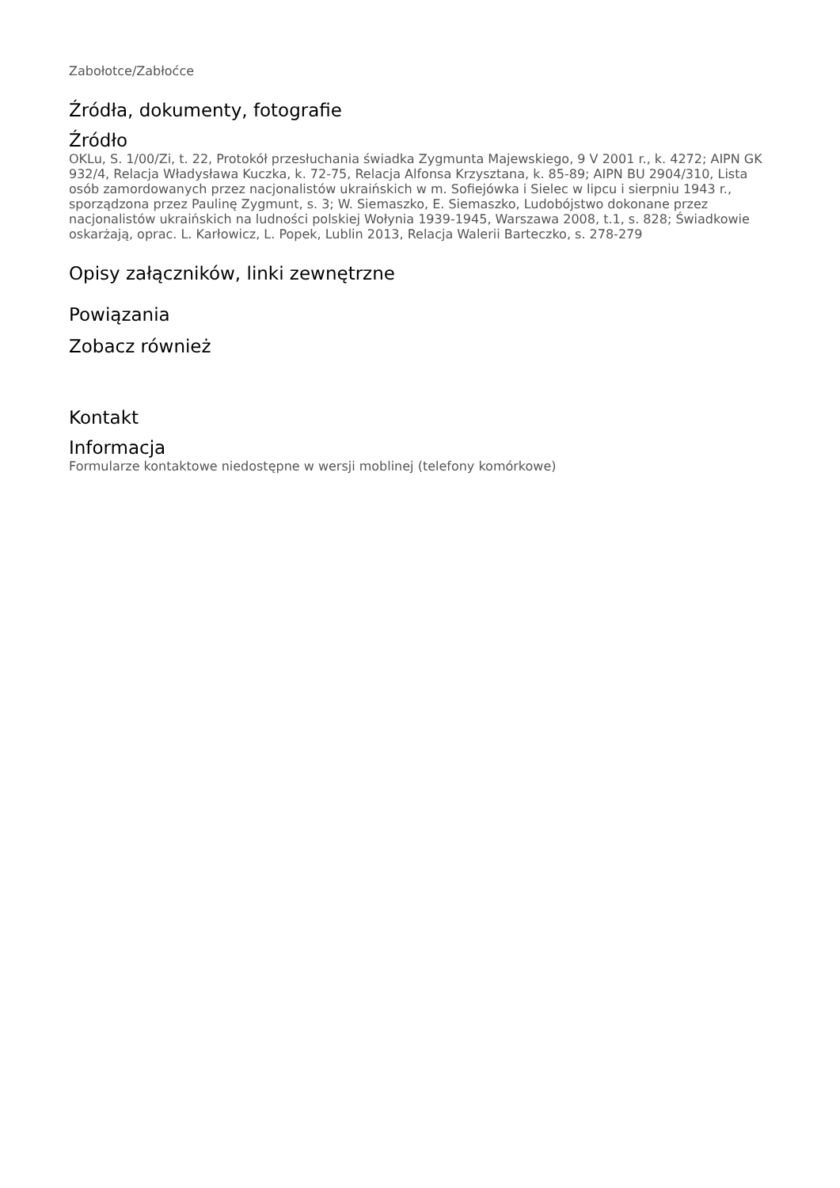Zabołotce/Zabłoćce
Źródła, dokumenty, fotografie
Źródło
OKLu, S. 1/00/Zi, t. 22, Protokół przesłuchania świadka Zygmunta Majewskiego, 9 V 2001 r., k. 4272; AIPN GK 932/4, Relacja Władysława Kuczka, k. 72-75, Relacja Alfonsa Krzysztana, k. 85-89; AIPN BU 2904/310, Lista osób zamordowanych przez nacjonalistów ukraińskich w m. Sofiejówka i Sielec w lipcu i sierpniu 1943 r., sporządzona przez Paulinę Zygmunt, s. 3; W. Siemaszko, E. Siemaszko, Ludobójstwo dokonane przez nacjonalistów ukraińskich na ludności polskiej Wołynia 1939-1945, Warszawa 2008, t.1, s. 828; Świadkowie oskarżają, oprac. L. Karłowicz, L. Popek, Lublin 2013, Relacja Walerii Barteczko, s. 278-279
Opisy załączników, linki zewnętrzne
Powiązania
Zobacz również
Kontakt
Informacja
Formularze kontaktowe niedostępne w wersji moblinej (telefony komórkowe)